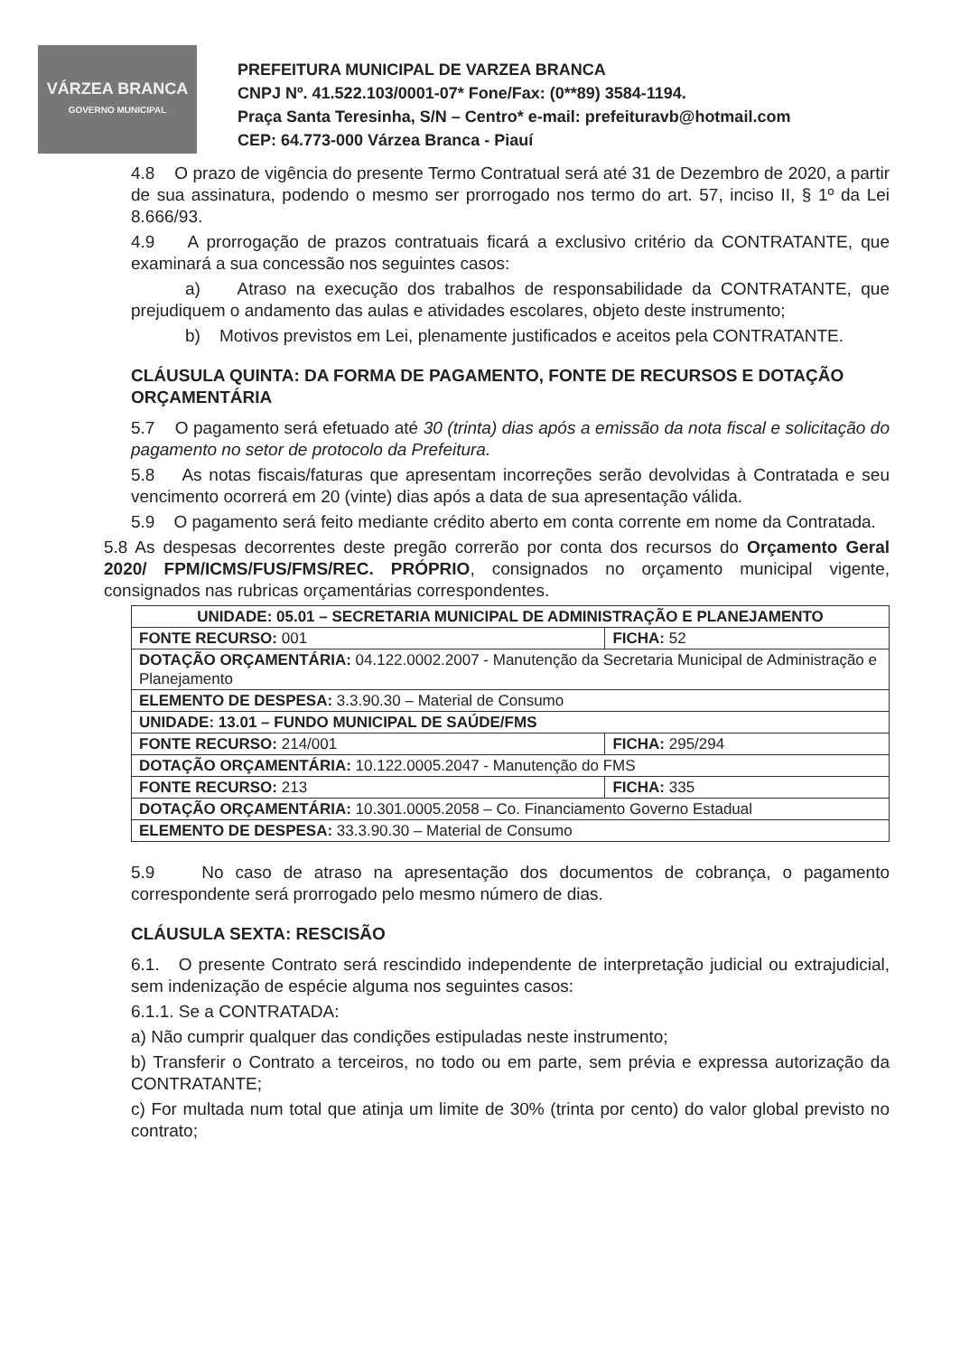VÁRZEA BRANCA
GOVERNO MUNICIPAL
PREFEITURA MUNICIPAL DE VARZEA BRANCA
CNPJ Nº. 41.522.103/0001-07* Fone/Fax: (0**89) 3584-1194.
Praça Santa Teresinha, S/N – Centro* e-mail: prefeituravb@hotmail.com
CEP: 64.773-000 Várzea Branca - Piauí
4.8 O prazo de vigência do presente Termo Contratual será até 31 de Dezembro de 2020, a partir de sua assinatura, podendo o mesmo ser prorrogado nos termo do art. 57, inciso II, § 1º da Lei 8.666/93.
4.9 A prorrogação de prazos contratuais ficará a exclusivo critério da CONTRATANTE, que examinará a sua concessão nos seguintes casos:
a) Atraso na execução dos trabalhos de responsabilidade da CONTRATANTE, que prejudiquem o andamento das aulas e atividades escolares, objeto deste instrumento;
b) Motivos previstos em Lei, plenamente justificados e aceitos pela CONTRATANTE.
CLÁUSULA QUINTA: DA FORMA DE PAGAMENTO, FONTE DE RECURSOS E DOTAÇÃO ORÇAMENTÁRIA
5.7 O pagamento será efetuado até 30 (trinta) dias após a emissão da nota fiscal e solicitação do pagamento no setor de protocolo da Prefeitura.
5.8 As notas fiscais/faturas que apresentam incorreções serão devolvidas à Contratada e seu vencimento ocorrerá em 20 (vinte) dias após a data de sua apresentação válida.
5.9 O pagamento será feito mediante crédito aberto em conta corrente em nome da Contratada.
5.8 As despesas decorrentes deste pregão correrão por conta dos recursos do Orçamento Geral 2020/ FPM/ICMS/FUS/FMS/REC. PRÓPRIO, consignados no orçamento municipal vigente, consignados nas rubricas orçamentárias correspondentes.
| UNIDADE: 05.01 – SECRETARIA MUNICIPAL DE ADMINISTRAÇÃO E PLANEJAMENTO | |
| FONTE RECURSO: 001 | FICHA: 52 |
| DOTAÇÃO ORÇAMENTÁRIA: 04.122.0002.2007 - Manutenção da Secretaria Municipal de Administração e Planejamento | |
| ELEMENTO DE DESPESA: 3.3.90.30 – Material de Consumo | |
| UNIDADE: 13.01 – FUNDO MUNICIPAL DE SAÚDE/FMS | |
| FONTE RECURSO: 214/001 | FICHA: 295/294 |
| DOTAÇÃO ORÇAMENTÁRIA: 10.122.0005.2047 - Manutenção do FMS | |
| FONTE RECURSO: 213 | FICHA: 335 |
| DOTAÇÃO ORÇAMENTÁRIA: 10.301.0005.2058 – Co. Financiamento Governo Estadual | |
| ELEMENTO DE DESPESA: 33.3.90.30 – Material de Consumo | |
5.9 No caso de atraso na apresentação dos documentos de cobrança, o pagamento correspondente será prorrogado pelo mesmo número de dias.
CLÁUSULA SEXTA: RESCISÃO
6.1. O presente Contrato será rescindido independente de interpretação judicial ou extrajudicial, sem indenização de espécie alguma nos seguintes casos:
6.1.1. Se a CONTRATADA:
a) Não cumprir qualquer das condições estipuladas neste instrumento;
b) Transferir o Contrato a terceiros, no todo ou em parte, sem prévia e expressa autorização da CONTRATANTE;
c) For multada num total que atinja um limite de 30% (trinta por cento) do valor global previsto no contrato;